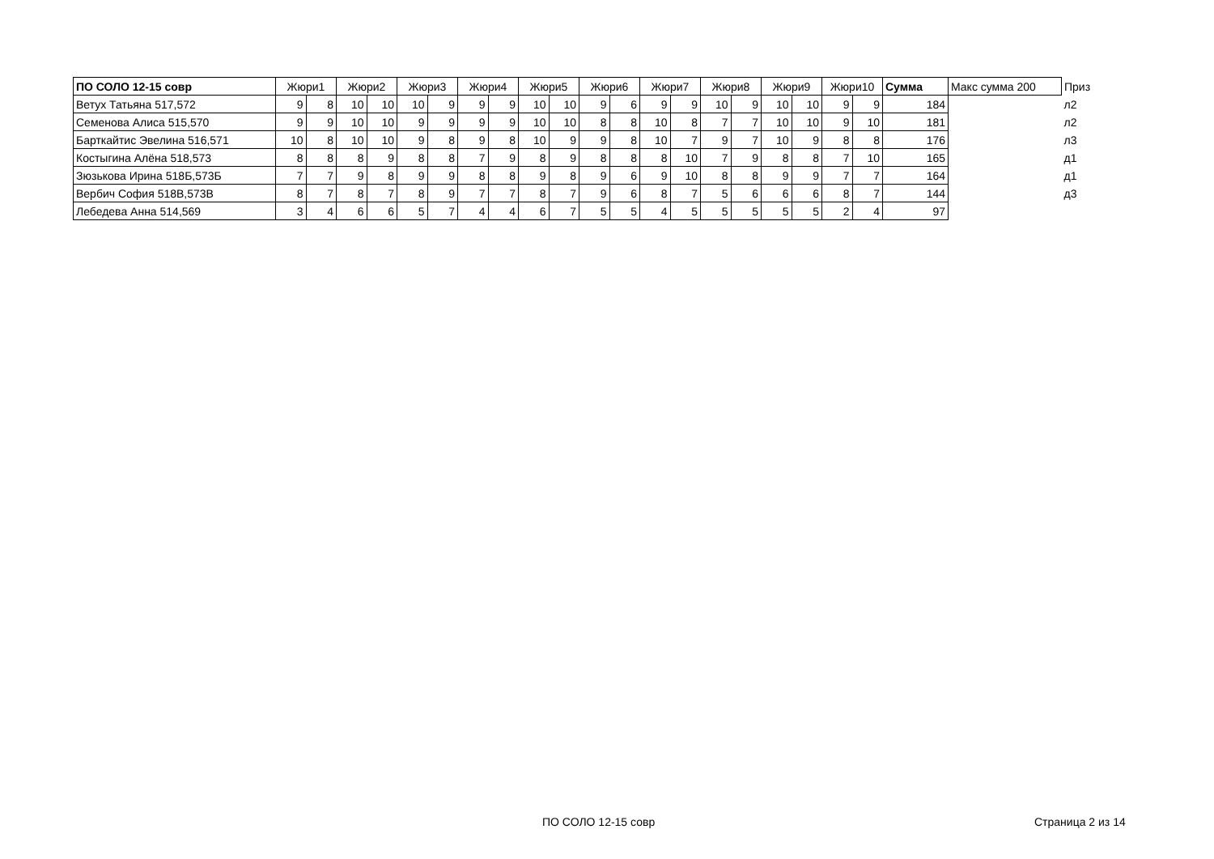| ПО СОЛО 12-15 совр | Жюри1 | | Жюри2 | | Жюри3 | | Жюри4 | | Жюри5 | | Жюри6 | | Жюри7 | | Жюри8 | | Жюри9 | | Жюри10 | | Сумма | Макс сумма 200 | Приз |
| --- | --- | --- | --- | --- | --- | --- | --- | --- | --- | --- | --- | --- | --- | --- | --- | --- | --- | --- | --- | --- | --- | --- | --- |
| Ветух Татьяна 517,572 | 9 | 8 | 10 | 10 | 10 | 9 | 9 | 9 | 10 | 10 | 9 | 6 | 9 | 9 | 10 | 9 | 10 | 10 | 9 | 9 | 184 | | л2 |
| Семенова Алиса 515,570 | 9 | 9 | 10 | 10 | 9 | 9 | 9 | 9 | 10 | 10 | 8 | 8 | 10 | 8 | 7 | 7 | 10 | 10 | 9 | 10 | 181 | | л2 |
| Барткайтис Эвелина 516,571 | 10 | 8 | 10 | 10 | 9 | 8 | 9 | 8 | 10 | 9 | 9 | 8 | 10 | 7 | 9 | 7 | 10 | 9 | 8 | 8 | 176 | | л3 |
| Костыгина Алёна 518,573 | 8 | 8 | 8 | 9 | 8 | 8 | 7 | 9 | 8 | 9 | 8 | 8 | 8 | 10 | 7 | 9 | 8 | 8 | 7 | 10 | 165 | | д1 |
| Зюзькова Ирина 518Б,573Б | 7 | 7 | 9 | 8 | 9 | 9 | 8 | 8 | 9 | 8 | 9 | 6 | 9 | 10 | 8 | 8 | 9 | 9 | 7 | 7 | 164 | | д1 |
| Вербич София 518В,573В | 8 | 7 | 8 | 7 | 8 | 9 | 7 | 7 | 8 | 7 | 9 | 6 | 8 | 7 | 5 | 6 | 6 | 6 | 8 | 7 | 144 | | д3 |
| Лебедева Анна 514,569 | 3 | 4 | 6 | 6 | 5 | 7 | 4 | 4 | 6 | 7 | 5 | 5 | 4 | 5 | 5 | 5 | 5 | 5 | 2 | 4 | 97 | | |
ПО СОЛО 12-15 совр Страница 2 из 14